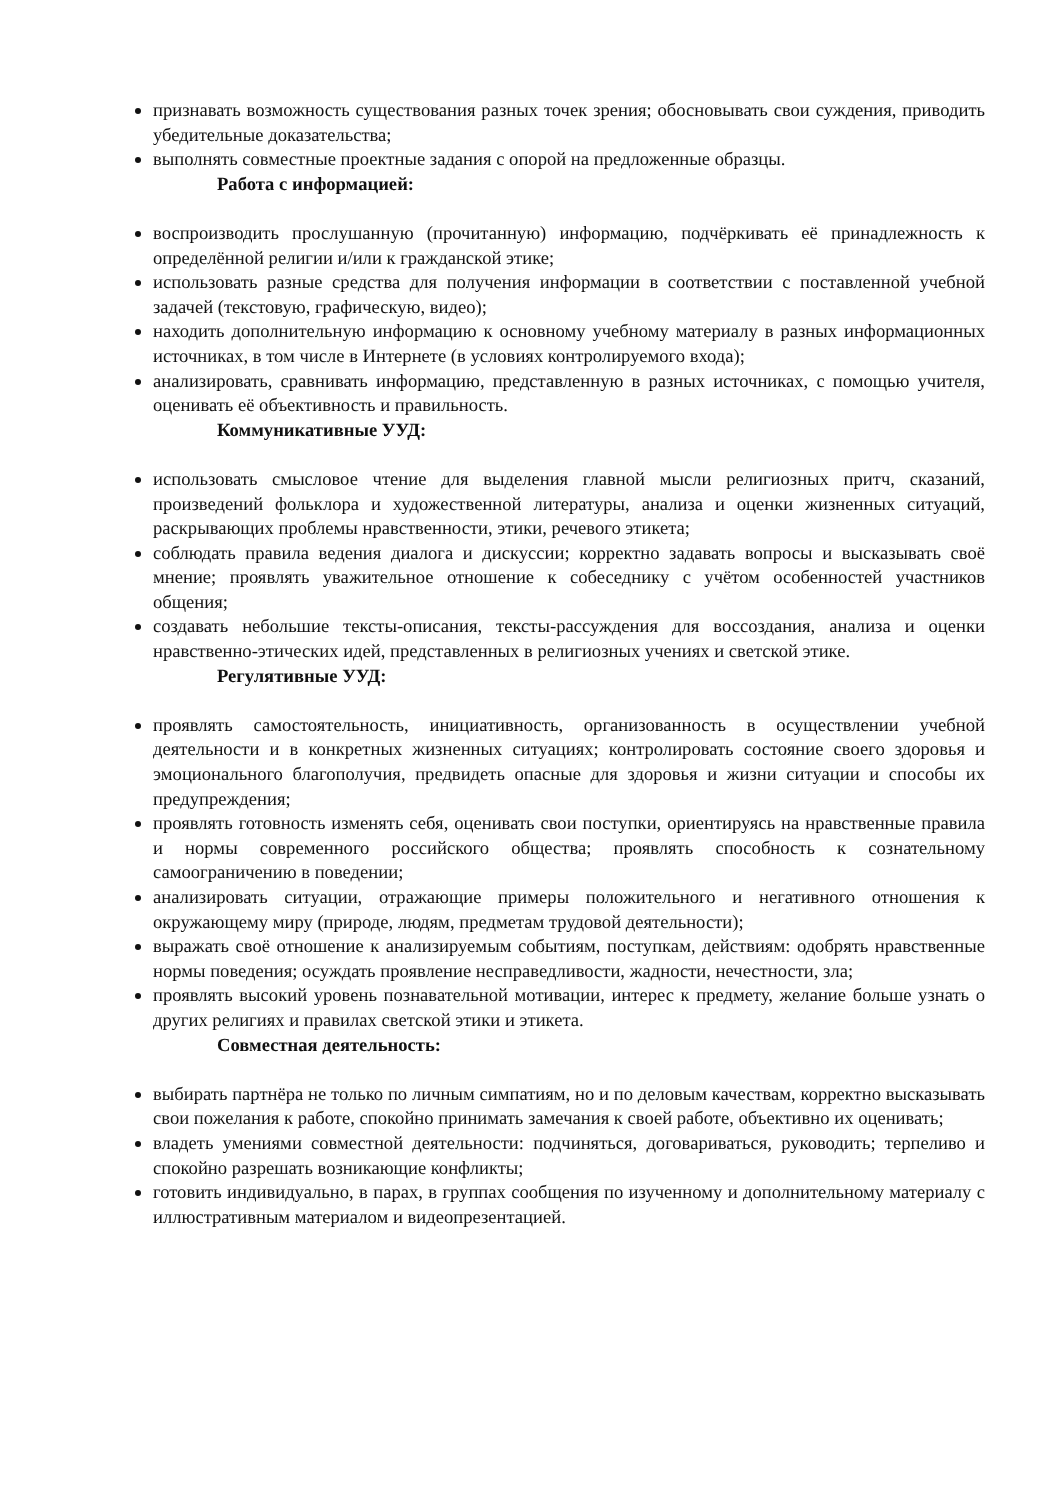признавать возможность существования разных точек зрения; обосновывать свои суждения, приводить убедительные доказательства;
выполнять совместные проектные задания с опорой на предложенные образцы.
Работа с информацией:
воспроизводить прослушанную (прочитанную) информацию, подчёркивать её принадлежность к определённой религии и/или к гражданской этике;
использовать разные средства для получения информации в соответствии с поставленной учебной задачей (текстовую, графическую, видео);
находить дополнительную информацию к основному учебному материалу в разных информационных источниках, в том числе в Интернете (в условиях контролируемого входа);
анализировать, сравнивать информацию, представленную в разных источниках, с помощью учителя, оценивать её объективность и правильность.
Коммуникативные УУД:
использовать смысловое чтение для выделения главной мысли религиозных притч, сказаний, произведений фольклора и художественной литературы, анализа и оценки жизненных ситуаций, раскрывающих проблемы нравственности, этики, речевого этикета;
соблюдать правила ведения диалога и дискуссии; корректно задавать вопросы и высказывать своё мнение; проявлять уважительное отношение к собеседнику с учётом особенностей участников общения;
создавать небольшие тексты-описания, тексты-рассуждения для воссоздания, анализа и оценки нравственно-этических идей, представленных в религиозных учениях и светской этике.
Регулятивные УУД:
проявлять самостоятельность, инициативность, организованность в осуществлении учебной деятельности и в конкретных жизненных ситуациях; контролировать состояние своего здоровья и эмоционального благополучия, предвидеть опасные для здоровья и жизни ситуации и способы их предупреждения;
проявлять готовность изменять себя, оценивать свои поступки, ориентируясь на нравственные правила и нормы современного российского общества; проявлять способность к сознательному самоограничению в поведении;
анализировать ситуации, отражающие примеры положительного и негативного отношения к окружающему миру (природе, людям, предметам трудовой деятельности);
выражать своё отношение к анализируемым событиям, поступкам, действиям: одобрять нравственные нормы поведения; осуждать проявление несправедливости, жадности, нечестности, зла;
проявлять высокий уровень познавательной мотивации, интерес к предмету, желание больше узнать о других религиях и правилах светской этики и этикета.
Совместная деятельность:
выбирать партнёра не только по личным симпатиям, но и по деловым качествам, корректно высказывать свои пожелания к работе, спокойно принимать замечания к своей работе, объективно их оценивать;
владеть умениями совместной деятельности: подчиняться, договариваться, руководить; терпеливо и спокойно разрешать возникающие конфликты;
готовить индивидуально, в парах, в группах сообщения по изученному и дополнительному материалу с иллюстративным материалом и видеопрезентацией.